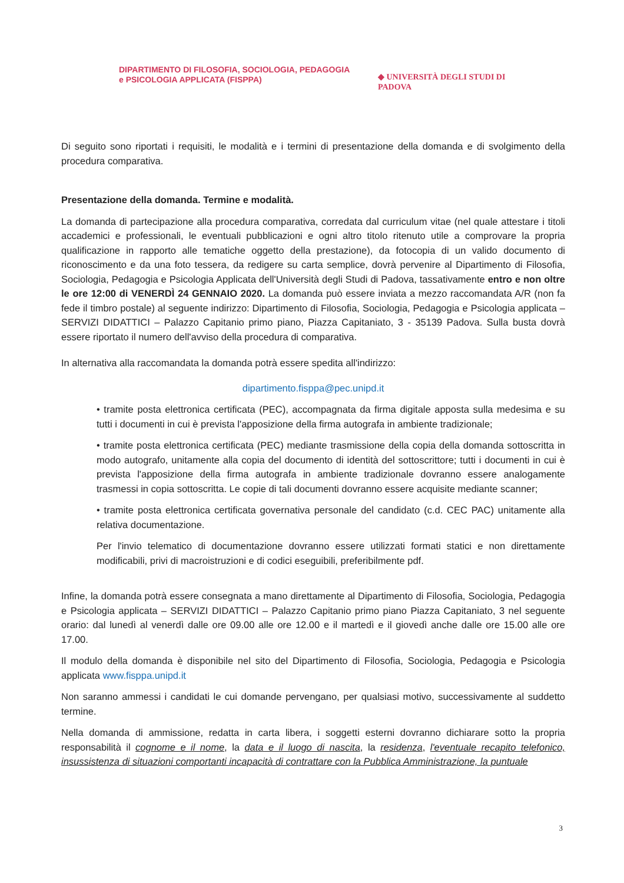DIPARTIMENTO DI FILOSOFIA, SOCIOLOGIA, PEDAGOGIA
e PSICOLOGIA APPLICATA (FISPPA)
◆ UNIVERSITÀ DEGLI STUDI DI PADOVA
Di seguito sono riportati i requisiti, le modalità e i termini di presentazione della domanda e di svolgimento della procedura comparativa.
Presentazione della domanda. Termine e modalità.
La domanda di partecipazione alla procedura comparativa, corredata dal curriculum vitae (nel quale attestare i titoli accademici e professionali, le eventuali pubblicazioni e ogni altro titolo ritenuto utile a comprovare la propria qualificazione in rapporto alle tematiche oggetto della prestazione), da fotocopia di un valido documento di riconoscimento e da una foto tessera, da redigere su carta semplice, dovrà pervenire al Dipartimento di Filosofia, Sociologia, Pedagogia e Psicologia Applicata dell'Università degli Studi di Padova, tassativamente entro e non oltre le ore 12:00 di VENERDÌ 24 GENNAIO 2020. La domanda può essere inviata a mezzo raccomandata A/R (non fa fede il timbro postale) al seguente indirizzo: Dipartimento di Filosofia, Sociologia, Pedagogia e Psicologia applicata – SERVIZI DIDATTICI – Palazzo Capitanio primo piano, Piazza Capitaniato, 3 - 35139 Padova. Sulla busta dovrà essere riportato il numero dell'avviso della procedura di comparativa.
In alternativa alla raccomandata la domanda potrà essere spedita all'indirizzo:
dipartimento.fisppa@pec.unipd.it
• tramite posta elettronica certificata (PEC), accompagnata da firma digitale apposta sulla medesima e su tutti i documenti in cui è prevista l'apposizione della firma autografa in ambiente tradizionale;
• tramite posta elettronica certificata (PEC) mediante trasmissione della copia della domanda sottoscritta in modo autografo, unitamente alla copia del documento di identità del sottoscrittore; tutti i documenti in cui è prevista l'apposizione della firma autografa in ambiente tradizionale dovranno essere analogamente trasmessi in copia sottoscritta. Le copie di tali documenti dovranno essere acquisite mediante scanner;
• tramite posta elettronica certificata governativa personale del candidato (c.d. CEC PAC) unitamente alla relativa documentazione.
Per l'invio telematico di documentazione dovranno essere utilizzati formati statici e non direttamente modificabili, privi di macroistruzioni e di codici eseguibili, preferibilmente pdf.
Infine, la domanda potrà essere consegnata a mano direttamente al Dipartimento di Filosofia, Sociologia, Pedagogia e Psicologia applicata – SERVIZI DIDATTICI – Palazzo Capitanio primo piano Piazza Capitaniato, 3 nel seguente orario: dal lunedì al venerdì dalle ore 09.00 alle ore 12.00 e il martedì e il giovedì anche dalle ore 15.00 alle ore 17.00.
Il modulo della domanda è disponibile nel sito del Dipartimento di Filosofia, Sociologia, Pedagogia e Psicologia applicata www.fisppa.unipd.it
Non saranno ammessi i candidati le cui domande pervengano, per qualsiasi motivo, successivamente al suddetto termine.
Nella domanda di ammissione, redatta in carta libera, i soggetti esterni dovranno dichiarare sotto la propria responsabilità il cognome e il nome, la data e il luogo di nascita, la residenza, l'eventuale recapito telefonico, insussistenza di situazioni comportanti incapacità di contrattare con la Pubblica Amministrazione, la puntuale
3